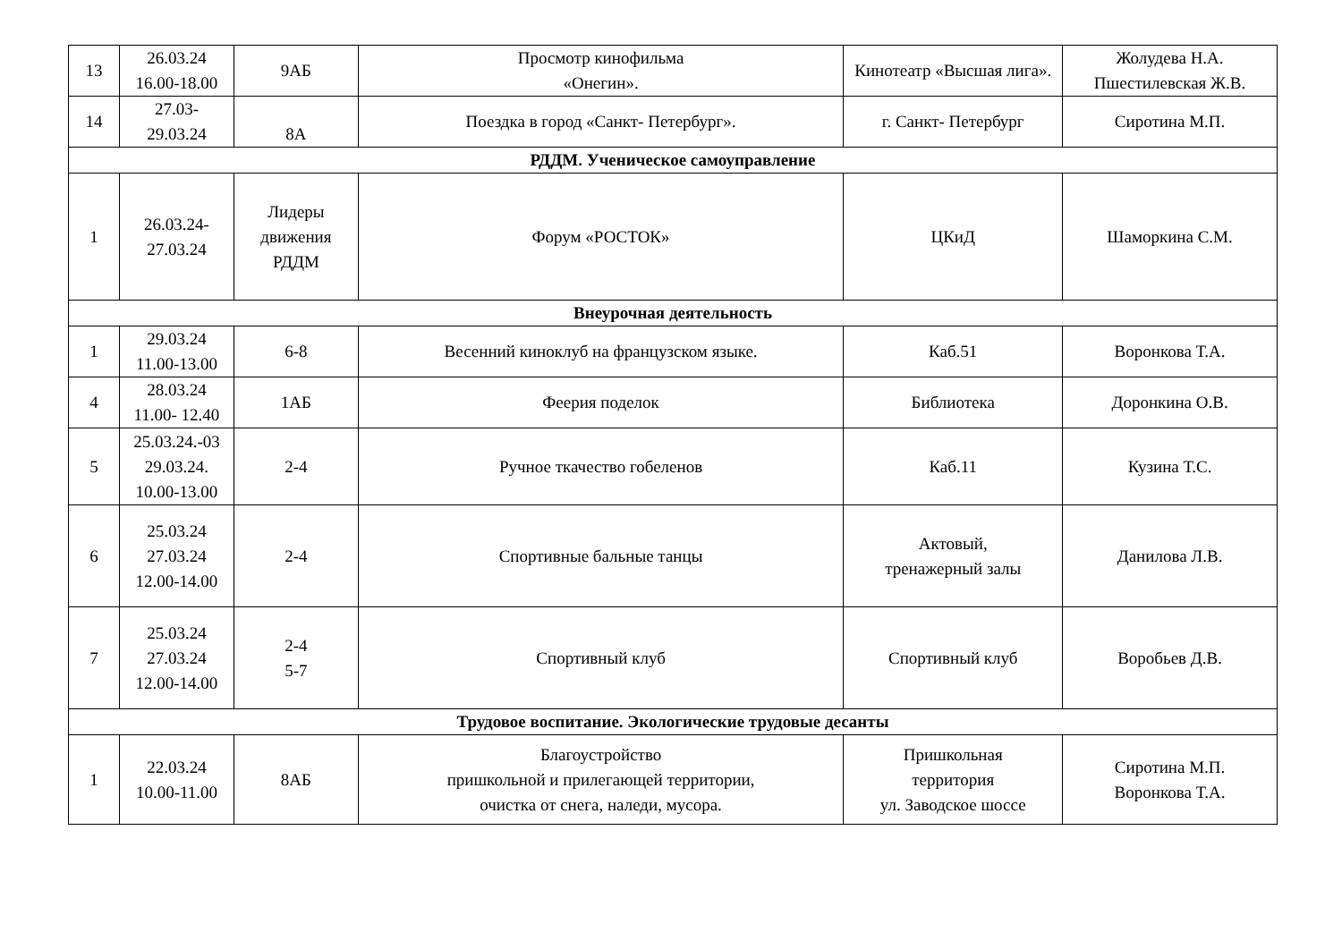| 13 | 26.03.24 16.00-18.00 | 9АБ | Просмотр кинофильма «Онегин». | Кинотеатр «Высшая лига». | Жолудева Н.А. Пшестилевская Ж.В. |
| 14 | 27.03- 29.03.24 | 8А | Поездка в город «Санкт- Петербург». | г. Санкт- Петербург | Сиротина М.П. |
| РДДМ. Ученическое самоуправление | | | | | |
| 1 | 26.03.24- 27.03.24 | Лидеры движения РДДМ | Форум «РОСТОК» | ЦКиД | Шаморкина С.М. |
| Внеурочная деятельность | | | | | |
| 1 | 29.03.24 11.00-13.00 | 6-8 | Весенний киноклуб на французском языке. | Каб.51 | Воронкова Т.А. |
| 4 | 28.03.24 11.00- 12.40 | 1АБ | Феерия поделок | Библиотека | Доронкина О.В. |
| 5 | 25.03.24.-03 29.03.24. 10.00-13.00 | 2-4 | Ручное ткачество гобеленов | Каб.11 | Кузина Т.С. |
| 6 | 25.03.24 27.03.24 12.00-14.00 | 2-4 | Спортивные бальные танцы | Актовый, тренажерный залы | Данилова Л.В. |
| 7 | 25.03.24 27.03.24 12.00-14.00 | 2-4 5-7 | Спортивный клуб | Спортивный клуб | Воробьев Д.В. |
| Трудовое воспитание. Экологические трудовые десанты | | | | | |
| 1 | 22.03.24 10.00-11.00 | 8АБ | Благоустройство пришкольной и прилегающей территории, очистка от снега, наледи, мусора. | Пришкольная территория ул. Заводское шоссе | Сиротина М.П. Воронкова Т.А. |